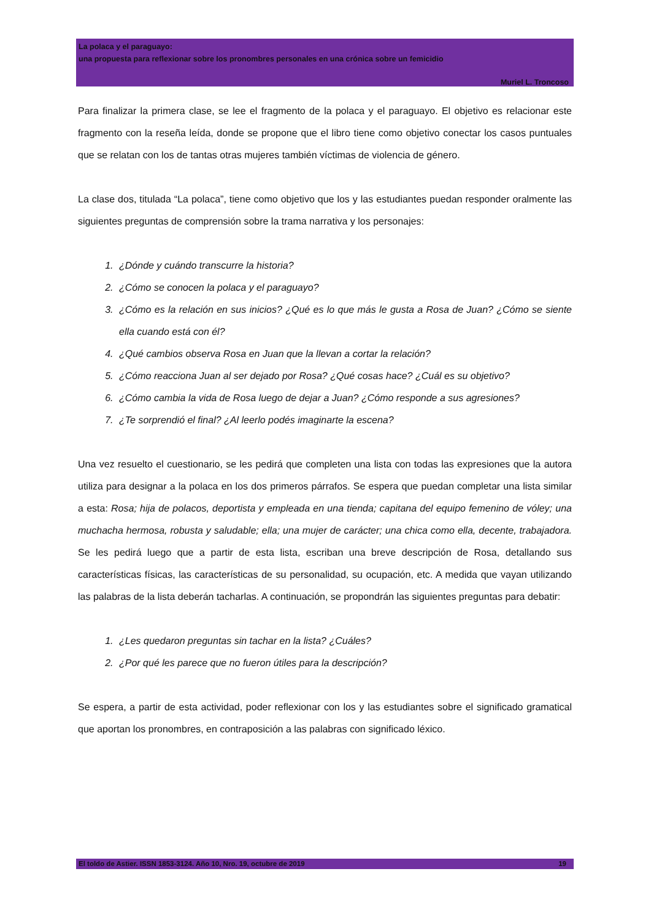La polaca y el paraguayo:
una propuesta para reflexionar sobre los pronombres personales en una crónica sobre un femicidio
Muriel L. Troncoso
Para finalizar la primera clase, se lee el fragmento de la polaca y el paraguayo. El objetivo es relacionar este fragmento con la reseña leída, donde se propone que el libro tiene como objetivo conectar los casos puntuales que se relatan con los de tantas otras mujeres también víctimas de violencia de género.
La clase dos, titulada “La polaca”, tiene como objetivo que los y las estudiantes puedan responder oralmente las siguientes preguntas de comprensión sobre la trama narrativa y los personajes:
1. ¿Dónde y cuándo transcurre la historia?
2. ¿Cómo se conocen la polaca y el paraguayo?
3. ¿Cómo es la relación en sus inicios? ¿Qué es lo que más le gusta a Rosa de Juan? ¿Cómo se siente ella cuando está con él?
4. ¿Qué cambios observa Rosa en Juan que la llevan a cortar la relación?
5. ¿Cómo reacciona Juan al ser dejado por Rosa? ¿Qué cosas hace? ¿Cuál es su objetivo?
6. ¿Cómo cambia la vida de Rosa luego de dejar a Juan? ¿Cómo responde a sus agresiones?
7. ¿Te sorprendió el final? ¿Al leerlo podés imaginarte la escena?
Una vez resuelto el cuestionario, se les pedirá que completen una lista con todas las expresiones que la autora utiliza para designar a la polaca en los dos primeros párrafos. Se espera que puedan completar una lista similar a esta: Rosa; hija de polacos, deportista y empleada en una tienda; capitana del equipo femenino de vóley; una muchacha hermosa, robusta y saludable; ella; una mujer de carácter; una chica como ella, decente, trabajadora. Se les pedirá luego que a partir de esta lista, escriban una breve descripción de Rosa, detallando sus características físicas, las características de su personalidad, su ocupación, etc. A medida que vayan utilizando las palabras de la lista deberán tacharlas. A continuación, se propondrán las siguientes preguntas para debatir:
1. ¿Les quedaron preguntas sin tachar en la lista? ¿Cuáles?
2. ¿Por qué les parece que no fueron útiles para la descripción?
Se espera, a partir de esta actividad, poder reflexionar con los y las estudiantes sobre el significado gramatical que aportan los pronombres, en contraposición a las palabras con significado léxico.
El toldo de Astier. ISSN 1853-3124. Año 10, Nro. 19, octubre de 2019 19